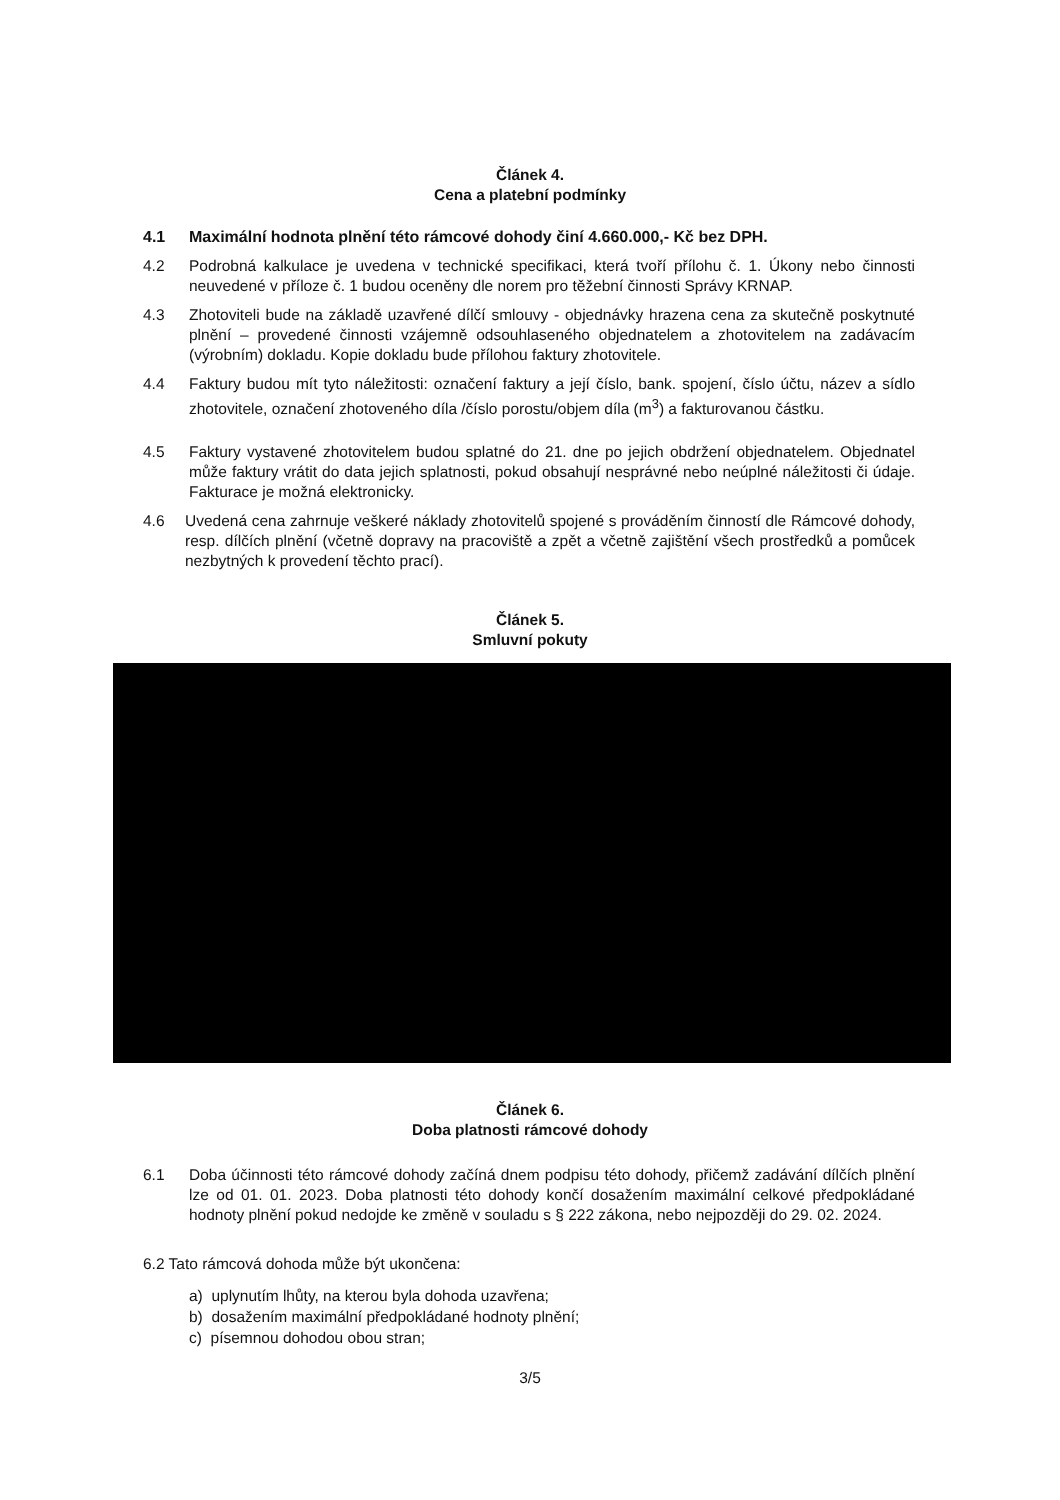Článek 4.
Cena a platební podmínky
4.1 Maximální hodnota plnění této rámcové dohody činí 4.660.000,- Kč bez DPH.
4.2 Podrobná kalkulace je uvedena v technické specifikaci, která tvoří přílohu č. 1. Úkony nebo činnosti neuvedené v příloze č. 1 budou oceněny dle norem pro těžební činnosti Správy KRNAP.
4.3 Zhotoviteli bude na základě uzavřené dílčí smlouvy - objednávky hrazena cena za skutečně poskytnuté plnění – provedené činnosti vzájemně odsouhlaseného objednatelem a zhotovitelem na zadávacím (výrobním) dokladu. Kopie dokladu bude přílohou faktury zhotovitele.
4.4 Faktury budou mít tyto náležitosti: označení faktury a její číslo, bank. spojení, číslo účtu, název a sídlo zhotovitele, označení zhotoveného díla /číslo porostu/objem díla (m<sup>3</sup>) a fakturovanou částku.
4.5 Faktury vystavené zhotovitelem budou splatné do 21. dne po jejich obdržení objednatelem. Objednatel může faktury vrátit do data jejich splatnosti, pokud obsahují nesprávné nebo neúplné náležitosti či údaje. Fakturace je možná elektronicky.
4.6 Uvedená cena zahrnuje veškeré náklady zhotovitelů spojené s prováděním činností dle Rámcové dohody, resp. dílčích plnění (včetně dopravy na pracoviště a zpět a včetně zajištění všech prostředků a pomůcek nezbytných k provedení těchto prací).
Článek 5.
Smluvní pokuty
Článek 6.
Doba platnosti rámcové dohody
6.1 Doba účinnosti této rámcové dohody začíná dnem podpisu této dohody, přičemž zadávání dílčích plnění lze od 01. 01. 2023. Doba platnosti této dohody končí dosažením maximální celkové předpokládané hodnoty plnění pokud nedojde ke změně v souladu s § 222 zákona, nebo nejpozději do 29. 02. 2024.
6.2 Tato rámcová dohoda může být ukončena:
a) uplynutím lhůty, na kterou byla dohoda uzavřena;
b) dosažením maximální předpokládané hodnoty plnění;
c) písemnou dohodou obou stran;
3/5